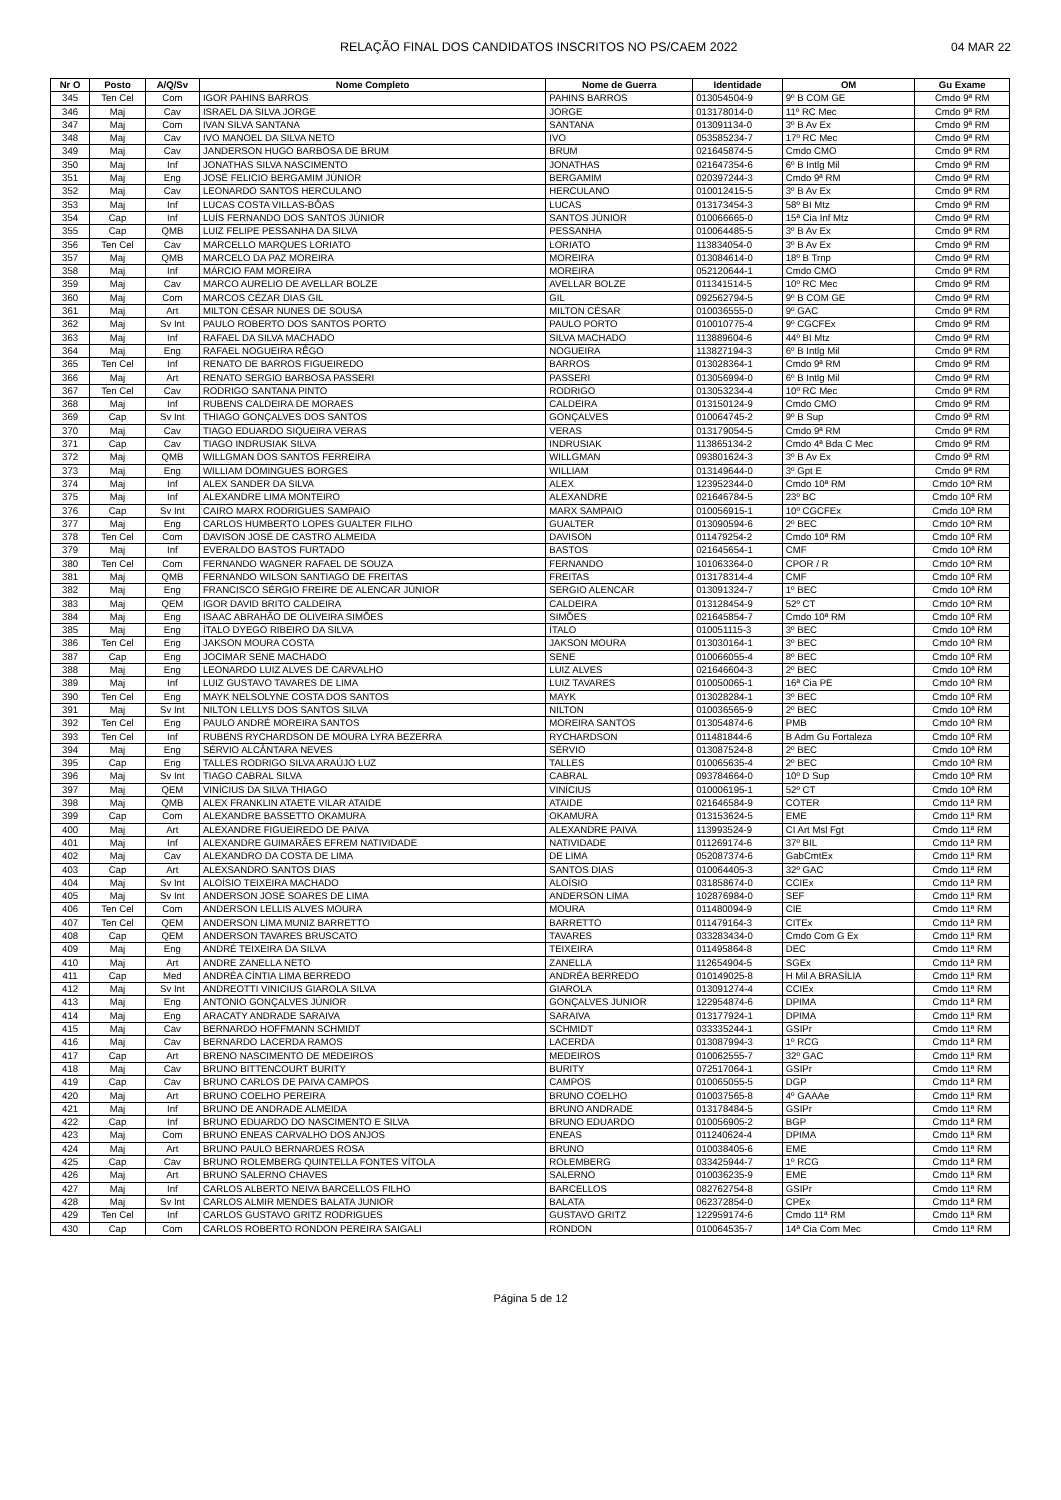RELAÇÃO FINAL DOS CANDIDATOS INSCRITOS NO PS/CAEM 2022 04 MAR 22
| Nr O | Posto | A/Q/Sv | Nome Completo | Nome de Guerra | Identidade | OM | Gu Exame |
| --- | --- | --- | --- | --- | --- | --- | --- |
| 345 | Ten Cel | Com | IGOR PAHINS BARROS | PAHINS BARROS | 013054504-9 | 9º B COM GE | Cmdo 9ª RM |
| 346 | Maj | Cav | ISRAEL DA SILVA JORGE | JORGE | 013178014-0 | 11º RC Mec | Cmdo 9ª RM |
| 347 | Maj | Com | IVAN SILVA SANTANA | SANTANA | 013091134-0 | 3º B Av Ex | Cmdo 9ª RM |
| 348 | Maj | Cav | IVO MANOEL DA SILVA NETO | IVO | 053585234-7 | 17º RC Mec | Cmdo 9ª RM |
| 349 | Maj | Cav | JANDERSON HUGO BARBOSA DE BRUM | BRUM | 021645874-5 | Cmdo CMO | Cmdo 9ª RM |
| 350 | Maj | Inf | JONATHAS SILVA NASCIMENTO | JONATHAS | 021647354-6 | 6º B Intlg Mil | Cmdo 9ª RM |
| 351 | Maj | Eng | JOSÉ FELICIO BERGAMIM JÚNIOR | BERGAMIM | 020397244-3 | Cmdo 9ª RM | Cmdo 9ª RM |
| 352 | Maj | Cav | LEONARDO SANTOS HERCULANO | HERCULANO | 010012415-5 | 3º B Av Ex | Cmdo 9ª RM |
| 353 | Maj | Inf | LUCAS COSTA VILLAS-BÔAS | LUCAS | 013173454-3 | 58º BI Mtz | Cmdo 9ª RM |
| 354 | Cap | Inf | LUÍS FERNANDO DOS SANTOS JÚNIOR | SANTOS JÚNIOR | 010066665-0 | 15ª Cia Inf Mtz | Cmdo 9ª RM |
| 355 | Cap | QMB | LUIZ FELIPE PESSANHA DA SILVA | PESSANHA | 010064485-5 | 3º B Av Ex | Cmdo 9ª RM |
| 356 | Ten Cel | Cav | MARCELLO MARQUES LORIATO | LORIATO | 113834054-0 | 3º B Av Ex | Cmdo 9ª RM |
| 357 | Maj | QMB | MARCELO DA PAZ MOREIRA | MOREIRA | 013084614-0 | 18º B Trnp | Cmdo 9ª RM |
| 358 | Maj | Inf | MÁRCIO FAM MOREIRA | MOREIRA | 052120644-1 | Cmdo CMO | Cmdo 9ª RM |
| 359 | Maj | Cav | MARCO AURELIO DE AVELLAR BOLZE | AVELLAR BOLZE | 011341514-5 | 10º RC Mec | Cmdo 9ª RM |
| 360 | Maj | Com | MARCOS CÉZAR DIAS GIL | GIL | 092562794-5 | 9º B COM GE | Cmdo 9ª RM |
| 361 | Maj | Art | MILTON CÉSAR NUNES DE SOUSA | MILTON CÉSAR | 010036555-0 | 9º GAC | Cmdo 9ª RM |
| 362 | Maj | Sv Int | PAULO ROBERTO DOS SANTOS PORTO | PAULO PORTO | 010010775-4 | 9º CGCFEx | Cmdo 9ª RM |
| 363 | Maj | Inf | RAFAEL DA SILVA MACHADO | SILVA MACHADO | 113889604-6 | 44º BI Mtz | Cmdo 9ª RM |
| 364 | Maj | Eng | RAFAEL NOGUEIRA RÊGO | NOGUEIRA | 113827194-3 | 6º B Intlg Mil | Cmdo 9ª RM |
| 365 | Ten Cel | Inf | RENATO DE BARROS FIGUEIREDO | BARROS | 013028364-1 | Cmdo 9ª RM | Cmdo 9ª RM |
| 366 | Maj | Art | RENATO SERGIO BARBOSA PASSERI | PASSERI | 013056994-0 | 6º B Intlg Mil | Cmdo 9ª RM |
| 367 | Ten Cel | Cav | RODRIGO SANTANA PINTO | RODRIGO | 013053234-4 | 10º RC Mec | Cmdo 9ª RM |
| 368 | Maj | Inf | RUBENS CALDEIRA DE MORAES | CALDEIRA | 013150124-9 | Cmdo CMO | Cmdo 9ª RM |
| 369 | Cap | Sv Int | THIAGO GONÇALVES DOS SANTOS | GONÇALVES | 010064745-2 | 9º B Sup | Cmdo 9ª RM |
| 370 | Maj | Cav | TIAGO EDUARDO SIQUEIRA VERAS | VERAS | 013179054-5 | Cmdo 9ª RM | Cmdo 9ª RM |
| 371 | Cap | Cav | TIAGO INDRUSIAK SILVA | INDRUSIAK | 113865134-2 | Cmdo 4ª Bda C Mec | Cmdo 9ª RM |
| 372 | Maj | QMB | WILLGMAN DOS SANTOS FERREIRA | WILLGMAN | 093801624-3 | 3º B Av Ex | Cmdo 9ª RM |
| 373 | Maj | Eng | WILLIAM DOMINGUES BORGES | WILLIAM | 013149644-0 | 3º Gpt E | Cmdo 9ª RM |
| 374 | Maj | Inf | ALEX SANDER DA SILVA | ALEX | 123952344-0 | Cmdo 10ª RM | Cmdo 10ª RM |
| 375 | Maj | Inf | ALEXANDRE LIMA MONTEIRO | ALEXANDRE | 021646784-5 | 23º BC | Cmdo 10ª RM |
| 376 | Cap | Sv Int | CAIRO MARX RODRIGUES SAMPAIO | MARX SAMPAIO | 010056915-1 | 10º CGCFEx | Cmdo 10ª RM |
| 377 | Maj | Eng | CARLOS HUMBERTO LOPES GUALTER FILHO | GUALTER | 013090594-6 | 2º BEC | Cmdo 10ª RM |
| 378 | Ten Cel | Com | DAVISON JOSÉ DE CASTRO ALMEIDA | DAVISON | 011479254-2 | Cmdo 10ª RM | Cmdo 10ª RM |
| 379 | Maj | Inf | EVERALDO BASTOS FURTADO | BASTOS | 021645654-1 | CMF | Cmdo 10ª RM |
| 380 | Ten Cel | Com | FERNANDO WAGNER RAFAEL DE SOUZA | FERNANDO | 101063364-0 | CPOR / R | Cmdo 10ª RM |
| 381 | Maj | QMB | FERNANDO WILSON SANTIAGO DE FREITAS | FREITAS | 013178314-4 | CMF | Cmdo 10ª RM |
| 382 | Maj | Eng | FRANCISCO SÉRGIO FREIRE DE ALENCAR JÚNIOR | SERGIO ALENCAR | 013091324-7 | 1º BEC | Cmdo 10ª RM |
| 383 | Maj | QEM | IGOR DAVID BRITO CALDEIRA | CALDEIRA | 013128454-9 | 52º CT | Cmdo 10ª RM |
| 384 | Maj | Eng | ISAAC ABRAHÃO DE OLIVEIRA SIMÕES | SIMÕES | 021645854-7 | Cmdo 10ª RM | Cmdo 10ª RM |
| 385 | Maj | Eng | ÍTALO DYEGO RIBEIRO DA SILVA | ÍTALO | 010051115-3 | 3º BEC | Cmdo 10ª RM |
| 386 | Ten Cel | Eng | JAKSON MOURA COSTA | JAKSON MOURA | 013030164-1 | 3º BEC | Cmdo 10ª RM |
| 387 | Cap | Eng | JOCIMAR SENE MACHADO | SENE | 010066055-4 | 8º BEC | Cmdo 10ª RM |
| 388 | Maj | Eng | LEONARDO LUIZ ALVES DE CARVALHO | LUIZ ALVES | 021646604-3 | 2º BEC | Cmdo 10ª RM |
| 389 | Maj | Inf | LUIZ GUSTAVO TAVARES DE LIMA | LUIZ TAVARES | 010050065-1 | 16ª Cia PE | Cmdo 10ª RM |
| 390 | Ten Cel | Eng | MAYK NELSOLYNE COSTA DOS SANTOS | MAYK | 013028284-1 | 3º BEC | Cmdo 10ª RM |
| 391 | Maj | Sv Int | NILTON LELLYS DOS SANTOS SILVA | NILTON | 010036565-9 | 2º BEC | Cmdo 10ª RM |
| 392 | Ten Cel | Eng | PAULO ANDRÉ MOREIRA SANTOS | MOREIRA SANTOS | 013054874-6 | PMB | Cmdo 10ª RM |
| 393 | Ten Cel | Inf | RUBENS RYCHARDSON DE MOURA LYRA BEZERRA | RYCHARDSON | 011481844-6 | B Adm Gu Fortaleza | Cmdo 10ª RM |
| 394 | Maj | Eng | SÉRVIO ALCÂNTARA NEVES | SÉRVIO | 013087524-8 | 2º BEC | Cmdo 10ª RM |
| 395 | Cap | Eng | TALLES RODRIGO SILVA ARAÚJO LUZ | TALLES | 010065635-4 | 2º BEC | Cmdo 10ª RM |
| 396 | Maj | Sv Int | TIAGO CABRAL SILVA | CABRAL | 093784664-0 | 10º D Sup | Cmdo 10ª RM |
| 397 | Maj | QEM | VINÍCIUS DA SILVA THIAGO | VINÍCIUS | 010006195-1 | 52º CT | Cmdo 10ª RM |
| 398 | Maj | QMB | ALEX FRANKLIN ATAETE VILAR ATAIDE | ATAIDE | 021646584-9 | COTER | Cmdo 11ª RM |
| 399 | Cap | Com | ALEXANDRE BASSETTO OKAMURA | OKAMURA | 013153624-5 | EME | Cmdo 11ª RM |
| 400 | Maj | Art | ALEXANDRE FIGUEIREDO DE PAIVA | ALEXANDRE PAIVA | 113993524-9 | CI Art Msl Fgt | Cmdo 11ª RM |
| 401 | Maj | Inf | ALEXANDRE GUIMARÃES EFREM NATIVIDADE | NATIVIDADE | 011269174-6 | 37º BIL | Cmdo 11ª RM |
| 402 | Maj | Cav | ALEXANDRO DA COSTA DE LIMA | DE LIMA | 052087374-6 | GabCmtEx | Cmdo 11ª RM |
| 403 | Cap | Art | ALEXSANDRO SANTOS DIAS | SANTOS DIAS | 010064405-3 | 32º GAC | Cmdo 11ª RM |
| 404 | Maj | Sv Int | ALOÍSIO TEIXEIRA MACHADO | ALOÍSIO | 031858674-0 | CCIEx | Cmdo 11ª RM |
| 405 | Maj | Sv Int | ANDERSON JOSÉ SOARES DE LIMA | ANDERSON LIMA | 102876984-0 | SEF | Cmdo 11ª RM |
| 406 | Ten Cel | Com | ANDERSON LELLIS ALVES MOURA | MOURA | 011480094-9 | CIE | Cmdo 11ª RM |
| 407 | Ten Cel | QEM | ANDERSON LIMA MUNIZ BARRETTO | BARRETTO | 011479164-3 | CITEx | Cmdo 11ª RM |
| 408 | Cap | QEM | ANDERSON TAVARES BRUSCATO | TAVARES | 033283434-0 | Cmdo Com G Ex | Cmdo 11ª RM |
| 409 | Maj | Eng | ANDRÉ TEIXEIRA DA SILVA | TEIXEIRA | 011495864-8 | DEC | Cmdo 11ª RM |
| 410 | Maj | Art | ANDRE ZANELLA NETO | ZANELLA | 112654904-5 | SGEx | Cmdo 11ª RM |
| 411 | Cap | Med | ANDRÉA CÍNTIA LIMA BERREDO | ANDRÉA BERREDO | 010149025-8 | H Mil A BRASÍLIA | Cmdo 11ª RM |
| 412 | Maj | Sv Int | ANDREOTTI VINICIUS GIAROLA SILVA | GIAROLA | 013091274-4 | CCIEx | Cmdo 11ª RM |
| 413 | Maj | Eng | ANTONIO GONÇALVES JÚNIOR | GONÇALVES JUNIOR | 122954874-6 | DPIMA | Cmdo 11ª RM |
| 414 | Maj | Eng | ARACATY ANDRADE SARAIVA | SARAIVA | 013177924-1 | DPIMA | Cmdo 11ª RM |
| 415 | Maj | Cav | BERNARDO HOFFMANN SCHMIDT | SCHMIDT | 033335244-1 | GSIPr | Cmdo 11ª RM |
| 416 | Maj | Cav | BERNARDO LACERDA RAMOS | LACERDA | 013087994-3 | 1º RCG | Cmdo 11ª RM |
| 417 | Cap | Art | BRENO NASCIMENTO DE MEDEIROS | MEDEIROS | 010062555-7 | 32º GAC | Cmdo 11ª RM |
| 418 | Maj | Cav | BRUNO BITTENCOURT BURITY | BURITY | 072517064-1 | GSIPr | Cmdo 11ª RM |
| 419 | Cap | Cav | BRUNO CARLOS DE PAIVA CAMPOS | CAMPOS | 010065055-5 | DGP | Cmdo 11ª RM |
| 420 | Maj | Art | BRUNO COELHO PEREIRA | BRUNO COELHO | 010037565-8 | 4º GAAAe | Cmdo 11ª RM |
| 421 | Maj | Inf | BRUNO DE ANDRADE ALMEIDA | BRUNO ANDRADE | 013178484-5 | GSIPr | Cmdo 11ª RM |
| 422 | Cap | Inf | BRUNO EDUARDO DO NASCIMENTO E SILVA | BRUNO EDUARDO | 010056905-2 | BGP | Cmdo 11ª RM |
| 423 | Maj | Com | BRUNO ENEAS CARVALHO DOS ANJOS | ENEAS | 011240624-4 | DPIMA | Cmdo 11ª RM |
| 424 | Maj | Art | BRUNO PAULO BERNARDES ROSA | BRUNO | 010038405-6 | EME | Cmdo 11ª RM |
| 425 | Cap | Cav | BRUNO ROLEMBERG QUINTELLA FONTES VÍTOLA | ROLEMBERG | 033425944-7 | 1º RCG | Cmdo 11ª RM |
| 426 | Maj | Art | BRUNO SALERNO CHAVES | SALERNO | 010036235-9 | EME | Cmdo 11ª RM |
| 427 | Maj | Inf | CARLOS ALBERTO NEIVA BARCELLOS FILHO | BARCELLOS | 082762754-8 | GSIPr | Cmdo 11ª RM |
| 428 | Maj | Sv Int | CARLOS ALMIR MENDES BALATA JUNIOR | BALATA | 062372854-0 | CPEx | Cmdo 11ª RM |
| 429 | Ten Cel | Inf | CARLOS GUSTAVO GRITZ RODRIGUES | GUSTAVO GRITZ | 122959174-6 | Cmdo 11ª RM | Cmdo 11ª RM |
| 430 | Cap | Com | CARLOS ROBERTO RONDON PEREIRA SAIGALI | RONDON | 010064535-7 | 14ª Cia Com Mec | Cmdo 11ª RM |
Página 5 de 12